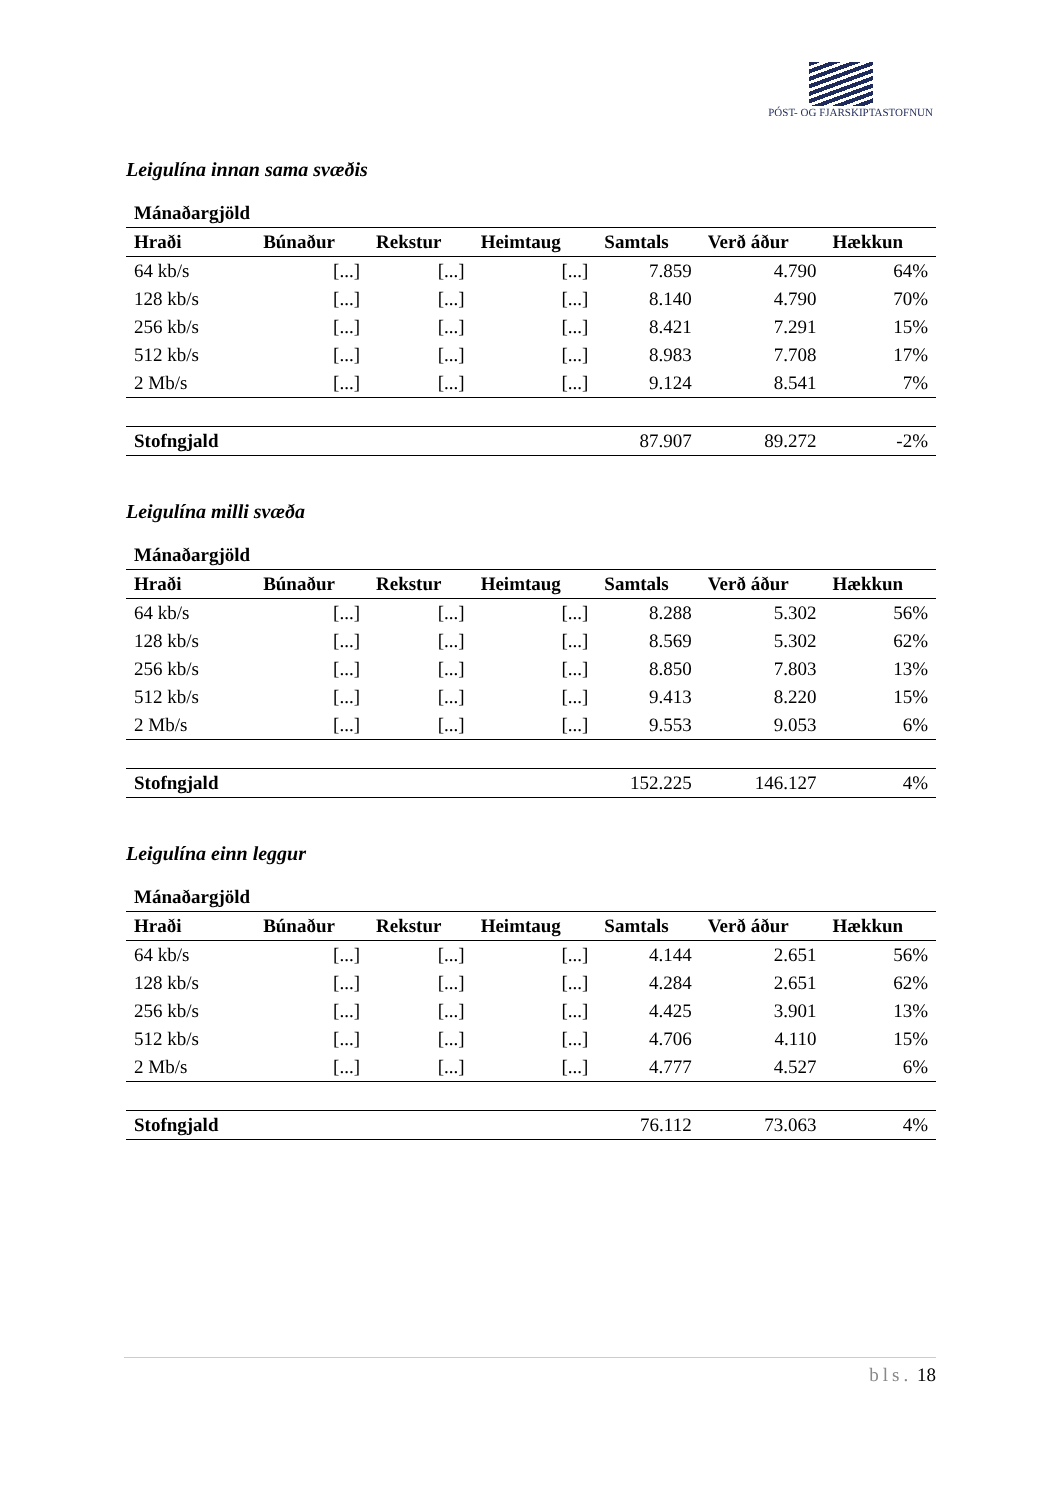PÓST- OG FJARSKIPTASTOFNUN
Leigulína innan sama svæðis
| Mánaðargjöld | | | | | | |
| --- | --- | --- | --- | --- | --- | --- |
| Hraði | Búnaður | Rekstur | Heimtaug | Samtals | Verð áður | Hækkun |
| 64 kb/s | [...] | [...] | [...] | 7.859 | 4.790 | 64% |
| 128 kb/s | [...] | [...] | [...] | 8.140 | 4.790 | 70% |
| 256 kb/s | [...] | [...] | [...] | 8.421 | 7.291 | 15% |
| 512 kb/s | [...] | [...] | [...] | 8.983 | 7.708 | 17% |
| 2 Mb/s | [...] | [...] | [...] | 9.124 | 8.541 | 7% |
| Stofngjald | | | | 87.907 | 89.272 | -2% |
Leigulína milli svæða
| Mánaðargjöld | | | | | | |
| --- | --- | --- | --- | --- | --- | --- |
| Hraði | Búnaður | Rekstur | Heimtaug | Samtals | Verð áður | Hækkun |
| 64 kb/s | [...] | [...] | [...] | 8.288 | 5.302 | 56% |
| 128 kb/s | [...] | [...] | [...] | 8.569 | 5.302 | 62% |
| 256 kb/s | [...] | [...] | [...] | 8.850 | 7.803 | 13% |
| 512 kb/s | [...] | [...] | [...] | 9.413 | 8.220 | 15% |
| 2 Mb/s | [...] | [...] | [...] | 9.553 | 9.053 | 6% |
| Stofngjald | | | | 152.225 | 146.127 | 4% |
Leigulína einn leggur
| Mánaðargjöld | | | | | | |
| --- | --- | --- | --- | --- | --- | --- |
| Hraði | Búnaður | Rekstur | Heimtaug | Samtals | Verð áður | Hækkun |
| 64 kb/s | [...] | [...] | [...] | 4.144 | 2.651 | 56% |
| 128 kb/s | [...] | [...] | [...] | 4.284 | 2.651 | 62% |
| 256 kb/s | [...] | [...] | [...] | 4.425 | 3.901 | 13% |
| 512 kb/s | [...] | [...] | [...] | 4.706 | 4.110 | 15% |
| 2 Mb/s | [...] | [...] | [...] | 4.777 | 4.527 | 6% |
| Stofngjald | | | | 76.112 | 73.063 | 4% |
bls. 18